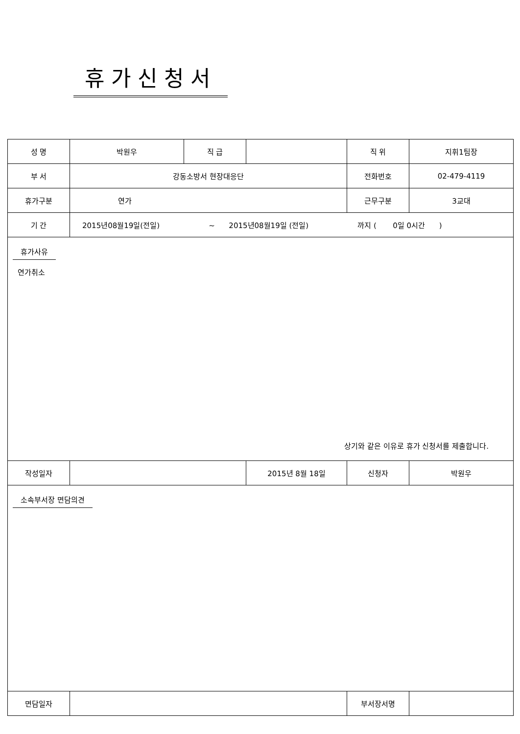휴가신청서
| 성 명 | 박원우 | 직 급 | | | 직 위 | 지휘1팀장 | |
| 부 서 | 강동소방서 현장대응단 | | | | 전화번호 | 02-479-4119 | |
| 휴가구분 | 연가 | | | | 근무구분 | 3교대 | |
| 기 간 | 2015년08월19일(전일) ~ 2015년08월19일 (전일) 까지 ( 0일 0시간 ) | | | | | | |
| 휴가사유 연가취소 상기와 같은 이유로 휴가 신청서를 제출합니다. | | | | | | | |
| 작성일자 | | | | 2015년 8월 18일 | | 신청자 | 박원우 |
| 소속부서장 면담의견 | | | | | | | |
| 면담일자 | | | | | 부서장서명 | | |